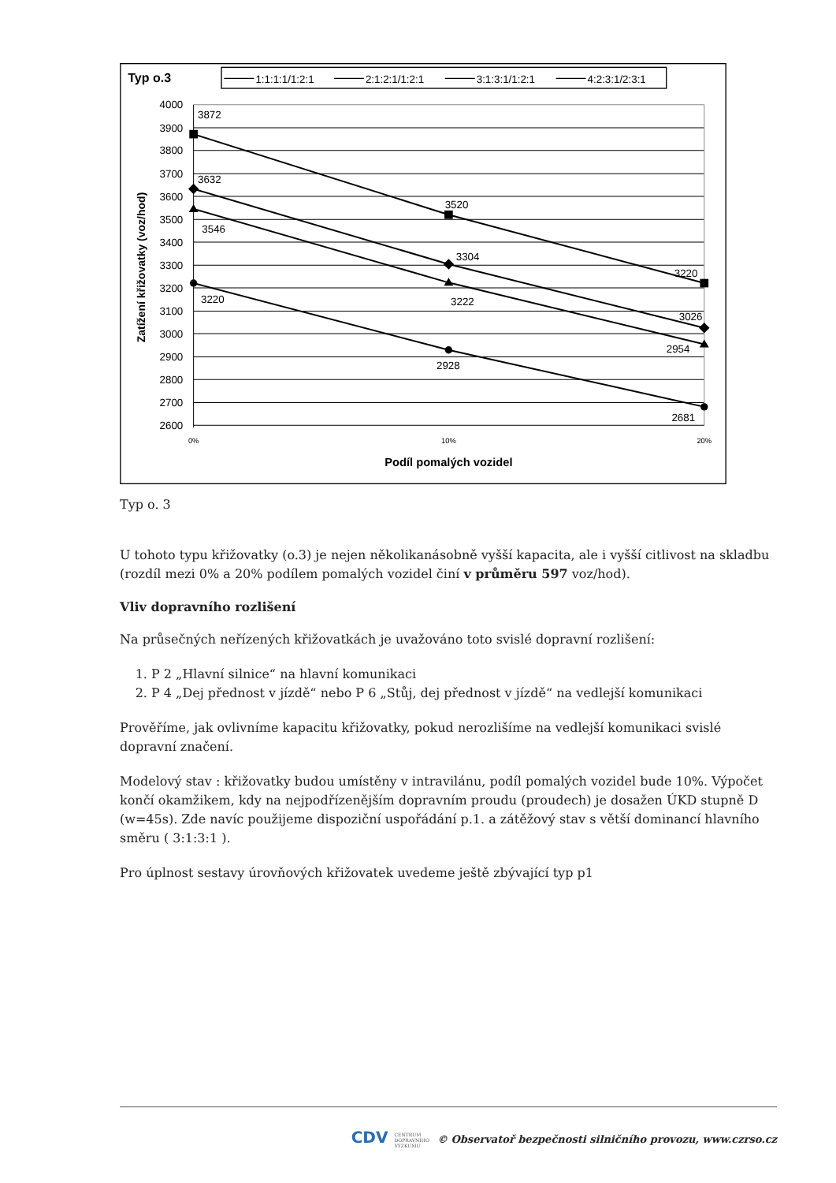Typ o.3
1:1:1:1/1:2:1
2:1:2:1/1:2:1
3:1:3:1/1:2:1
4:2:3:1/2:3:1
4000
3900
3800
3700
3600
3500
3400
3300
3200
3100
3000
2900
2800
2700
2600
Zatížení křižovatky (voz/hod)
3872
3632
3546
3220
3520
3304
3222
2928
3220
3026
2954
2681
0%
10%
20%
Podíl pomalých vozidel
Typ o. 3
U tohoto typu křižovatky (o.3) je nejen několikanásobně vyšší kapacita, ale i vyšší citlivost na skladbu (rozdíl mezi 0% a 20% podílem pomalých vozidel činí v průměru 597 voz/hod).
Vliv dopravního rozlišení
Na průsečných neřízených křižovatkách je uvažováno toto svislé dopravní rozlišení:
1. P 2 „Hlavní silnice“ na hlavní komunikaci
2. P 4 „Dej přednost v jízdě“ nebo P 6 „Stůj, dej přednost v jízdě“ na vedlejší komunikaci
Prověříme, jak ovlivníme kapacitu křižovatky, pokud nerozlišíme na vedlejší komunikaci svislé dopravní značení.
Modelový stav : křižovatky budou umístěny v intravilánu, podíl pomalých vozidel bude 10%. Výpočet končí okamžikem, kdy na nejpodřízenějším dopravním proudu (proudech) je dosažen ÚKD stupně D (w=45s). Zde navíc použijeme dispoziční uspořádání p.1. a zátěžový stav s větší dominancí hlavního směru ( 3:1:3:1 ).
Pro úplnost sestavy úrovňových křižovatek uvedeme ještě zbývající typ p1
CDV CENTRUM
DOPRAVNÍHO
VÝZKUMU © Observatoř bezpečnosti silničního provozu, www.czrso.cz